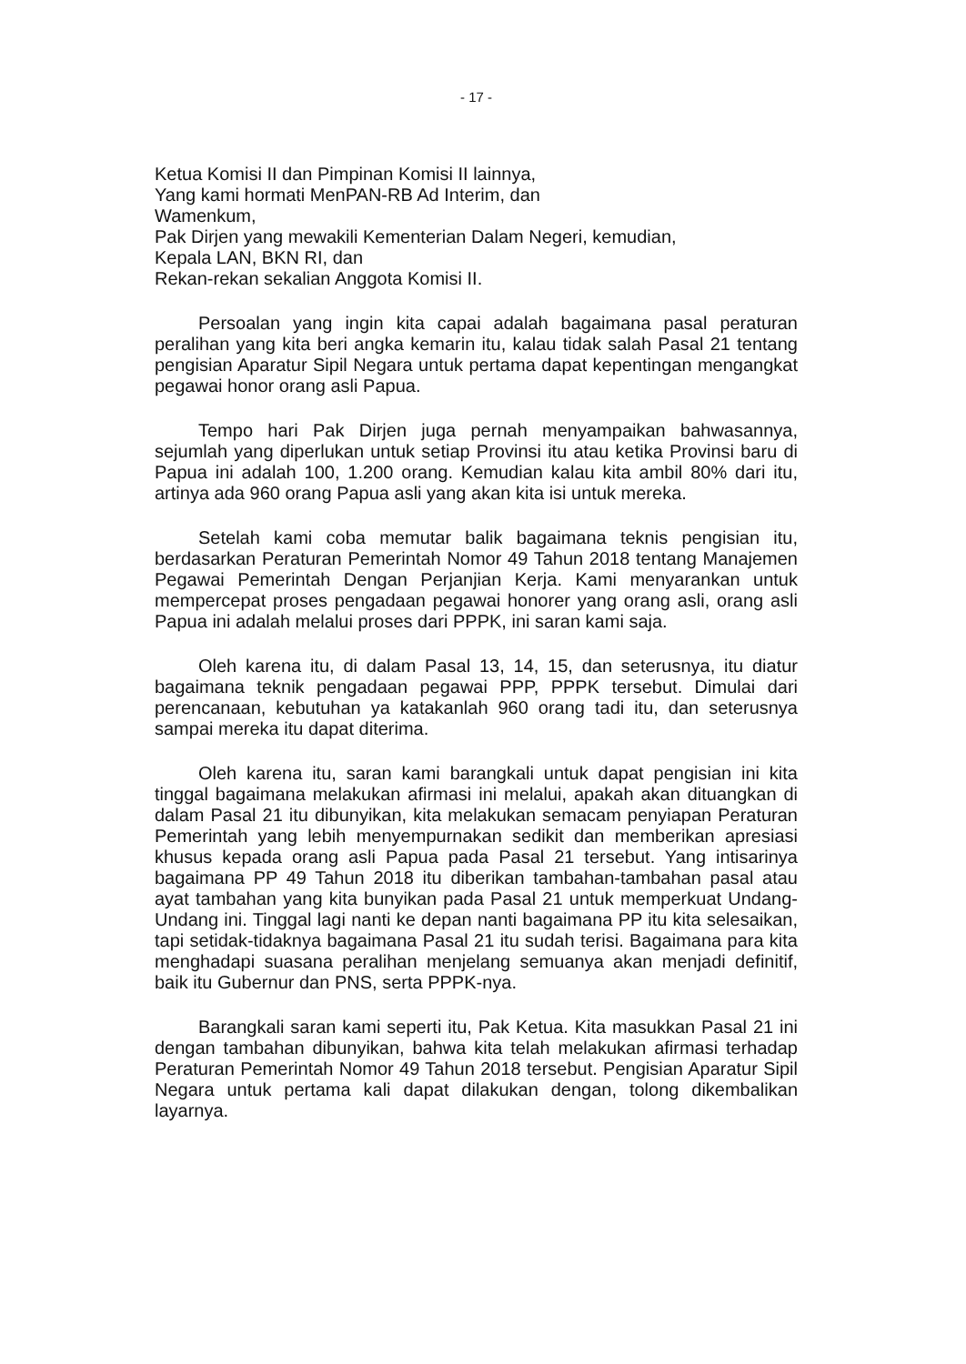- 17 -
Ketua Komisi II dan Pimpinan Komisi II lainnya,
Yang kami hormati MenPAN-RB Ad Interim, dan
Wamenkum,
Pak Dirjen yang mewakili Kementerian Dalam Negeri, kemudian,
Kepala LAN, BKN RI, dan
Rekan-rekan sekalian Anggota Komisi II.
Persoalan yang ingin kita capai adalah bagaimana pasal peraturan peralihan yang kita beri angka kemarin itu, kalau tidak salah Pasal 21 tentang pengisian Aparatur Sipil Negara untuk pertama dapat kepentingan mengangkat pegawai honor orang asli Papua.
Tempo hari Pak Dirjen juga pernah menyampaikan bahwasannya, sejumlah yang diperlukan untuk setiap Provinsi itu atau ketika Provinsi baru di Papua ini adalah 100, 1.200 orang. Kemudian kalau kita ambil 80% dari itu, artinya ada 960 orang Papua asli yang akan kita isi untuk mereka.
Setelah kami coba memutar balik bagaimana teknis pengisian itu, berdasarkan Peraturan Pemerintah Nomor 49 Tahun 2018 tentang Manajemen Pegawai Pemerintah Dengan Perjanjian Kerja. Kami menyarankan untuk mempercepat proses pengadaan pegawai honorer yang orang asli, orang asli Papua ini adalah melalui proses dari PPPK, ini saran kami saja.
Oleh karena itu, di dalam Pasal 13, 14, 15, dan seterusnya, itu diatur bagaimana teknik pengadaan pegawai PPP, PPPK tersebut. Dimulai dari perencanaan, kebutuhan ya katakanlah 960 orang tadi itu, dan seterusnya sampai mereka itu dapat diterima.
Oleh karena itu, saran kami barangkali untuk dapat pengisian ini kita tinggal bagaimana melakukan afirmasi ini melalui, apakah akan dituangkan di dalam Pasal 21 itu dibunyikan, kita melakukan semacam penyiapan Peraturan Pemerintah yang lebih menyempurnakan sedikit dan memberikan apresiasi khusus kepada orang asli Papua pada Pasal 21 tersebut. Yang intisarinya bagaimana PP 49 Tahun 2018 itu diberikan tambahan-tambahan pasal atau ayat tambahan yang kita bunyikan pada Pasal 21 untuk memperkuat Undang-Undang ini. Tinggal lagi nanti ke depan nanti bagaimana PP itu kita selesaikan, tapi setidak-tidaknya bagaimana Pasal 21 itu sudah terisi. Bagaimana para kita menghadapi suasana peralihan menjelang semuanya akan menjadi definitif, baik itu Gubernur dan PNS, serta PPPK-nya.
Barangkali saran kami seperti itu, Pak Ketua. Kita masukkan Pasal 21 ini dengan tambahan dibunyikan, bahwa kita telah melakukan afirmasi terhadap Peraturan Pemerintah Nomor 49 Tahun 2018 tersebut. Pengisian Aparatur Sipil Negara untuk pertama kali dapat dilakukan dengan, tolong dikembalikan layarnya.